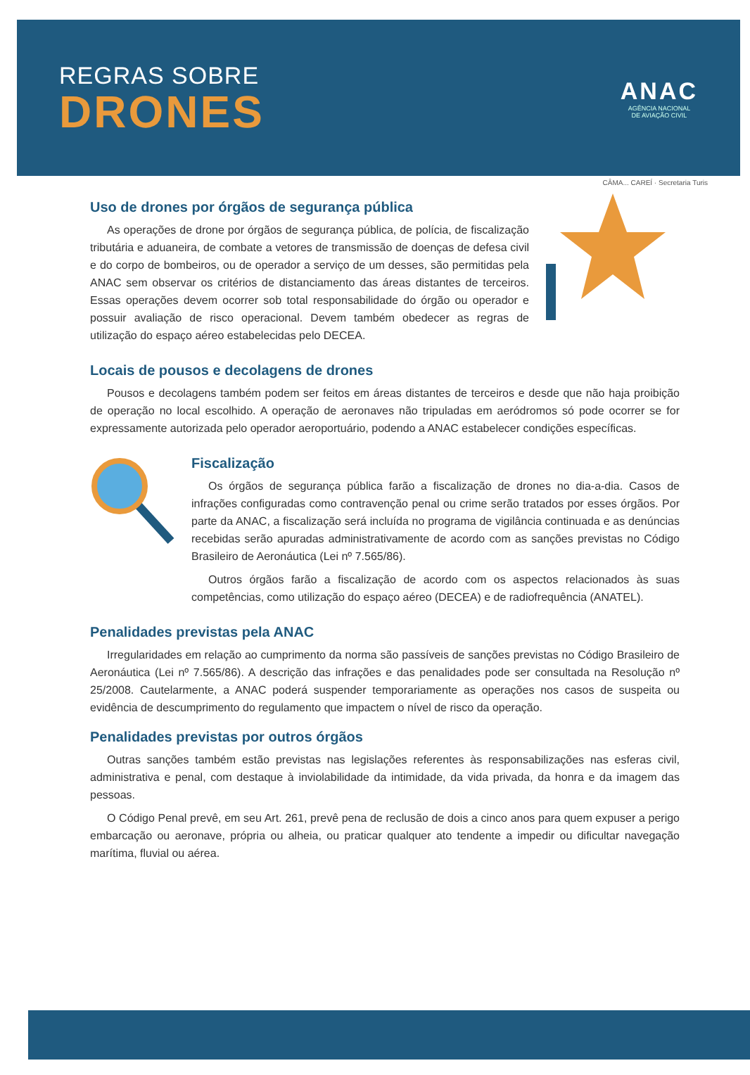REGRAS SOBRE
DRONES
ANAC
AGÊNCIA NACIONAL
DE AVIAÇÃO CIVIL
CÂMA... CAREÍ · Secretaria Turis
Uso de drones por órgãos de segurança pública
As operações de drone por órgãos de segurança pública, de polícia, de fiscalização tributária e aduaneira, de combate a vetores de transmissão de doenças de defesa civil e do corpo de bombeiros, ou de operador a serviço de um desses, são permitidas pela ANAC sem observar os critérios de distanciamento das áreas distantes de terceiros. Essas operações devem ocorrer sob total responsabilidade do órgão ou operador e possuir avaliação de risco operacional. Devem também obedecer as regras de utilização do espaço aéreo estabelecidas pelo DECEA.
Locais de pousos e decolagens de drones
Pousos e decolagens também podem ser feitos em áreas distantes de terceiros e desde que não haja proibição de operação no local escolhido. A operação de aeronaves não tripuladas em aeródromos só pode ocorrer se for expressamente autorizada pelo operador aeroportuário, podendo a ANAC estabelecer condições específicas.
Fiscalização
Os órgãos de segurança pública farão a fiscalização de drones no dia-a-dia. Casos de infrações configuradas como contravenção penal ou crime serão tratados por esses órgãos. Por parte da ANAC, a fiscalização será incluída no programa de vigilância continuada e as denúncias recebidas serão apuradas administrativamente de acordo com as sanções previstas no Código Brasileiro de Aeronáutica (Lei nº 7.565/86).
Outros órgãos farão a fiscalização de acordo com os aspectos relacionados às suas competências, como utilização do espaço aéreo (DECEA) e de radiofrequência (ANATEL).
Penalidades previstas pela ANAC
Irregularidades em relação ao cumprimento da norma são passíveis de sanções previstas no Código Brasileiro de Aeronáutica (Lei nº 7.565/86). A descrição das infrações e das penalidades pode ser consultada na Resolução nº 25/2008. Cautelarmente, a ANAC poderá suspender temporariamente as operações nos casos de suspeita ou evidência de descumprimento do regulamento que impactem o nível de risco da operação.
Penalidades previstas por outros órgãos
Outras sanções também estão previstas nas legislações referentes às responsabilizações nas esferas civil, administrativa e penal, com destaque à inviolabilidade da intimidade, da vida privada, da honra e da imagem das pessoas.
O Código Penal prevê, em seu Art. 261, prevê pena de reclusão de dois a cinco anos para quem expuser a perigo embarcação ou aeronave, própria ou alheia, ou praticar qualquer ato tendente a impedir ou dificultar navegação marítima, fluvial ou aérea.